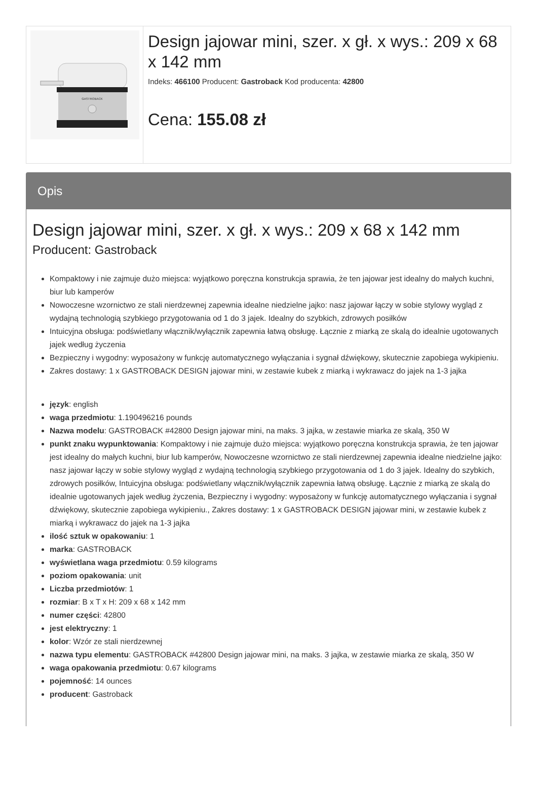GASTROBACK
Design jajowar mini, szer. x gł. x wys.: 209 x 68 x 142 mm
Indeks: 466100 Producent: Gastroback Kod producenta: 42800
Cena: 155.08 zł
Opis
Design jajowar mini, szer. x gł. x wys.: 209 x 68 x 142 mm
Producent: Gastroback
Kompaktowy i nie zajmuje dużo miejsca: wyjątkowo poręczna konstrukcja sprawia, że ten jajowar jest idealny do małych kuchni, biur lub kamperów
Nowoczesne wzornictwo ze stali nierdzewnej zapewnia idealne niedzielne jajko: nasz jajowar łączy w sobie stylowy wygląd z wydajną technologią szybkiego przygotowania od 1 do 3 jajek. Idealny do szybkich, zdrowych posiłków
Intuicyjna obsługa: podświetlany włącznik/wyłącznik zapewnia łatwą obsługę. Łącznie z miarką ze skalą do idealnie ugotowanych jajek według życzenia
Bezpieczny i wygodny: wyposażony w funkcję automatycznego wyłączania i sygnał dźwiękowy, skutecznie zapobiega wykipieniu.
Zakres dostawy: 1 x GASTROBACK DESIGN jajowar mini, w zestawie kubek z miarką i wykrawacz do jajek na 1-3 jajka
język: english
waga przedmiotu: 1.190496216 pounds
Nazwa modelu: GASTROBACK #42800 Design jajowar mini, na maks. 3 jajka, w zestawie miarka ze skalą, 350 W
punkt znaku wypunktowania: Kompaktowy i nie zajmuje dużo miejsca: wyjątkowo poręczna konstrukcja sprawia, że ten jajowar jest idealny do małych kuchni, biur lub kamperów, Nowoczesne wzornictwo ze stali nierdzewnej zapewnia idealne niedzielne jajko: nasz jajowar łączy w sobie stylowy wygląd z wydajną technologią szybkiego przygotowania od 1 do 3 jajek. Idealny do szybkich, zdrowych posiłków, Intuicyjna obsługa: podświetlany włącznik/wyłącznik zapewnia łatwą obsługę. Łącznie z miarką ze skalą do idealnie ugotowanych jajek według życzenia, Bezpieczny i wygodny: wyposażony w funkcję automatycznego wyłączania i sygnał dźwiękowy, skutecznie zapobiega wykipieniu., Zakres dostawy: 1 x GASTROBACK DESIGN jajowar mini, w zestawie kubek z miarką i wykrawacz do jajek na 1-3 jajka
ilość sztuk w opakowaniu: 1
marka: GASTROBACK
wyświetlana waga przedmiotu: 0.59 kilograms
poziom opakowania: unit
Liczba przedmiotów: 1
rozmiar: B x T x H: 209 x 68 x 142 mm
numer części: 42800
jest elektryczny: 1
kolor: Wzór ze stali nierdzewnej
nazwa typu elementu: GASTROBACK #42800 Design jajowar mini, na maks. 3 jajka, w zestawie miarka ze skalą, 350 W
waga opakowania przedmiotu: 0.67 kilograms
pojemność: 14 ounces
producent: Gastroback